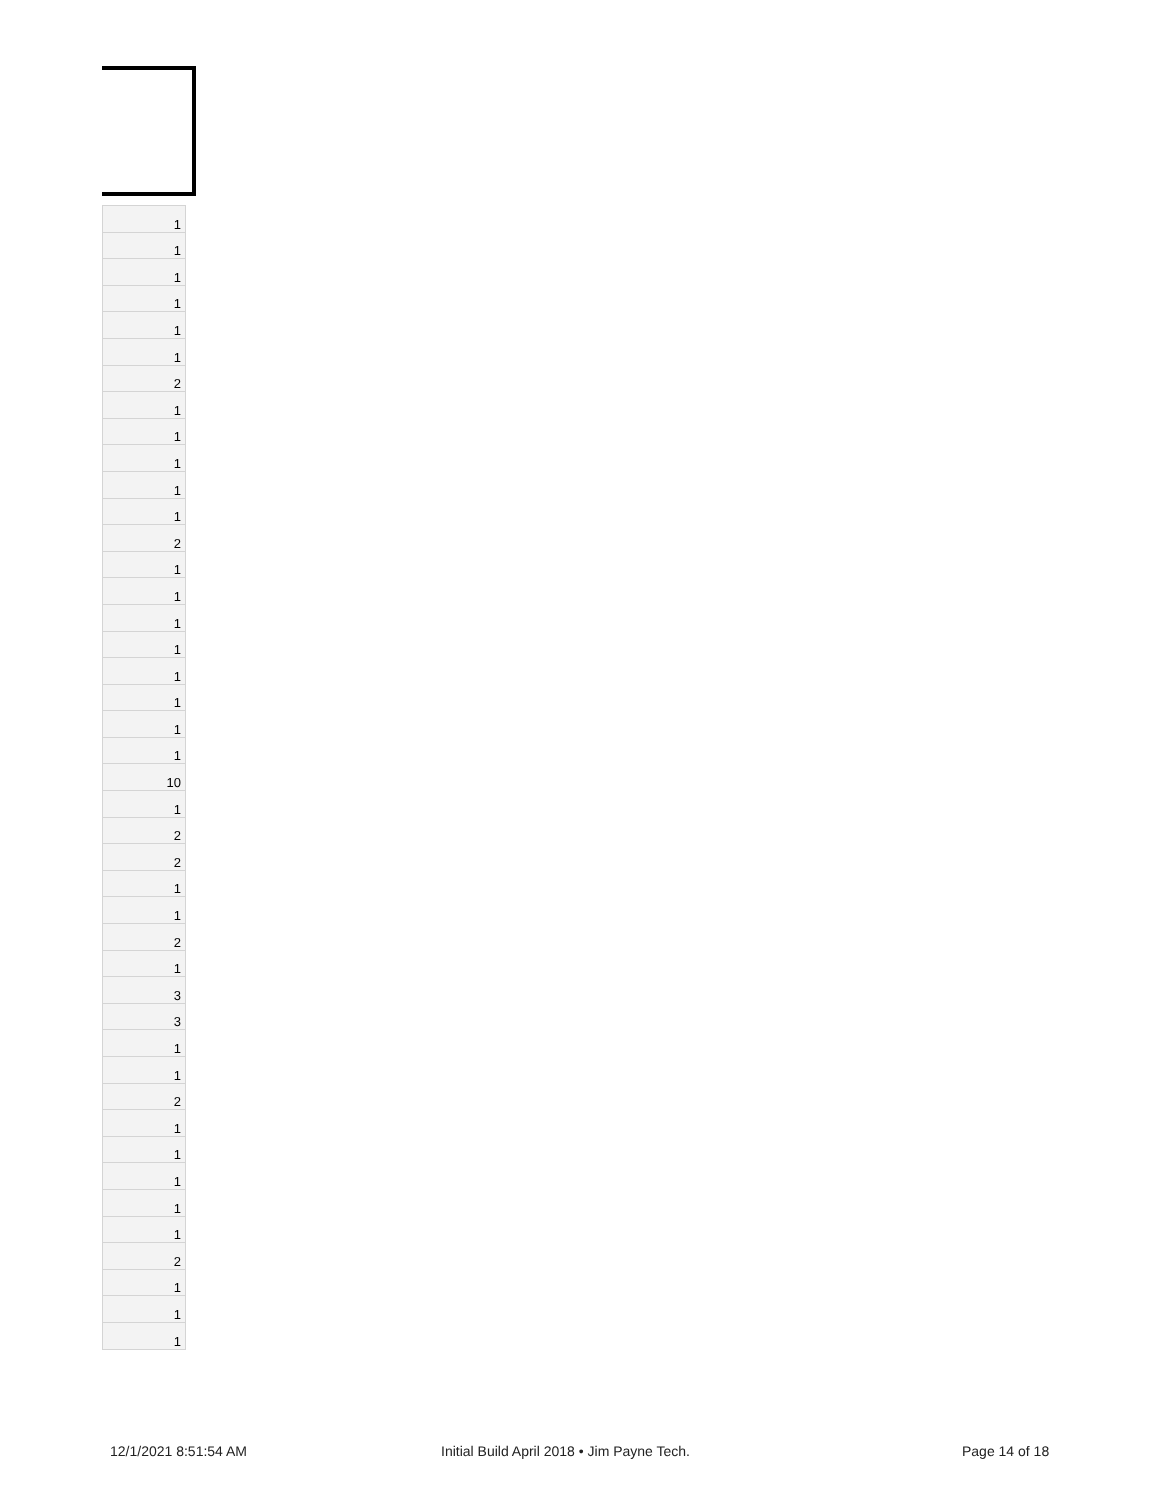| 1 |
| 1 |
| 1 |
| 1 |
| 1 |
| 1 |
| 2 |
| 1 |
| 1 |
| 1 |
| 1 |
| 1 |
| 2 |
| 1 |
| 1 |
| 1 |
| 1 |
| 1 |
| 1 |
| 1 |
| 1 |
| 10 |
| 1 |
| 2 |
| 2 |
| 1 |
| 1 |
| 2 |
| 1 |
| 3 |
| 3 |
| 1 |
| 1 |
| 2 |
| 1 |
| 1 |
| 1 |
| 1 |
| 1 |
| 2 |
| 1 |
| 1 |
| 1 |
12/1/2021 8:51:54 AM
Initial Build April 2018 • Jim Payne Tech.
Page 14 of 18